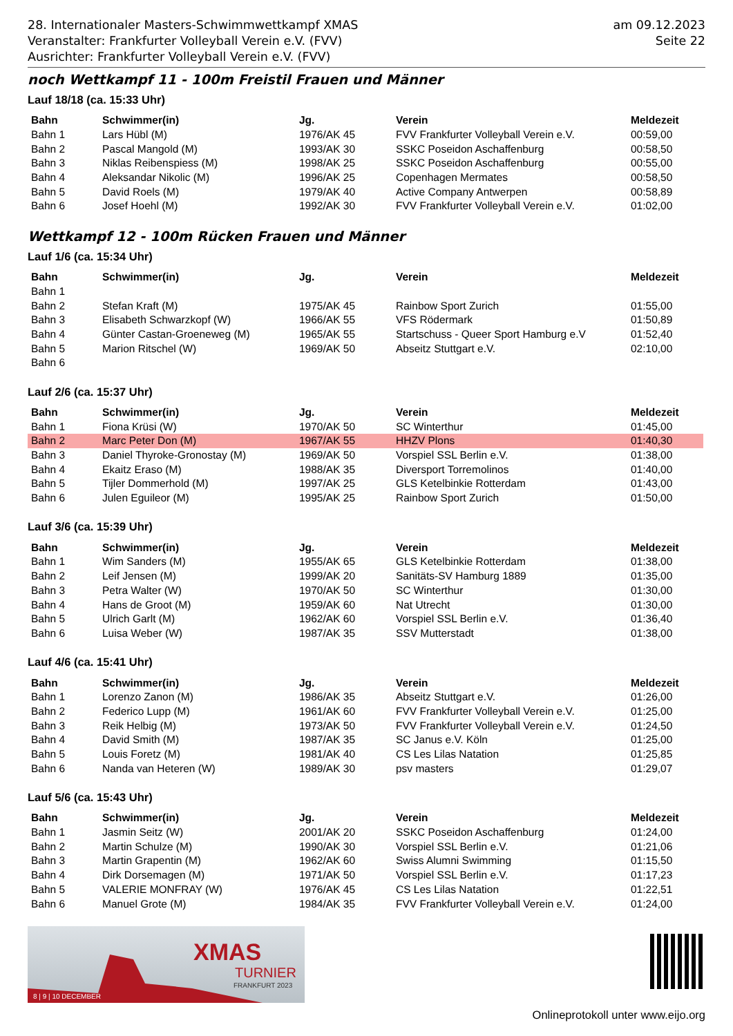28. Internationaler Masters-Schwimmwettkampf XMAS
Veranstalter: Frankfurter Volleyball Verein e.V. (FVV)
Ausrichter: Frankfurter Volleyball Verein e.V. (FVV)
am 09.12.2023
Seite 22
noch Wettkampf 11 - 100m Freistil Frauen und Männer
Lauf 18/18 (ca. 15:33 Uhr)
| Bahn | Schwimmer(in) | Jg. | Verein | Meldezeit |
| --- | --- | --- | --- | --- |
| Bahn 1 | Lars Hübl (M) | 1976/AK 45 | FVV Frankfurter Volleyball Verein e.V. | 00:59,00 |
| Bahn 2 | Pascal Mangold (M) | 1993/AK 30 | SSKC Poseidon Aschaffenburg | 00:58,50 |
| Bahn 3 | Niklas Reibenspiess (M) | 1998/AK 25 | SSKC Poseidon Aschaffenburg | 00:55,00 |
| Bahn 4 | Aleksandar Nikolic (M) | 1996/AK 25 | Copenhagen Mermates | 00:58,50 |
| Bahn 5 | David Roels (M) | 1979/AK 40 | Active Company Antwerpen | 00:58,89 |
| Bahn 6 | Josef Hoehl (M) | 1992/AK 30 | FVV Frankfurter Volleyball Verein e.V. | 01:02,00 |
Wettkampf 12 - 100m Rücken Frauen und Männer
Lauf 1/6 (ca. 15:34 Uhr)
| Bahn | Schwimmer(in) | Jg. | Verein | Meldezeit |
| --- | --- | --- | --- | --- |
| Bahn 1 | | | | |
| Bahn 2 | Stefan Kraft (M) | 1975/AK 45 | Rainbow Sport Zurich | 01:55,00 |
| Bahn 3 | Elisabeth Schwarzkopf (W) | 1966/AK 55 | VFS Rödermark | 01:50,89 |
| Bahn 4 | Günter Castan-Groeneweg (M) | 1965/AK 55 | Startschuss - Queer Sport Hamburg e.V | 01:52,40 |
| Bahn 5 | Marion Ritschel (W) | 1969/AK 50 | Abseitz Stuttgart e.V. | 02:10,00 |
| Bahn 6 | | | | |
Lauf 2/6 (ca. 15:37 Uhr)
| Bahn | Schwimmer(in) | Jg. | Verein | Meldezeit |
| --- | --- | --- | --- | --- |
| Bahn 1 | Fiona Krüsi (W) | 1970/AK 50 | SC Winterthur | 01:45,00 |
| Bahn 2 | Marc Peter Don (M) | 1967/AK 55 | HHZV Plons | 01:40,30 |
| Bahn 3 | Daniel Thyroke-Gronostay (M) | 1969/AK 50 | Vorspiel SSL Berlin e.V. | 01:38,00 |
| Bahn 4 | Ekaitz Eraso (M) | 1988/AK 35 | Diversport Torremolinos | 01:40,00 |
| Bahn 5 | Tijler Dommerhold (M) | 1997/AK 25 | GLS Ketelbinkie Rotterdam | 01:43,00 |
| Bahn 6 | Julen Eguileor (M) | 1995/AK 25 | Rainbow Sport Zurich | 01:50,00 |
Lauf 3/6 (ca. 15:39 Uhr)
| Bahn | Schwimmer(in) | Jg. | Verein | Meldezeit |
| --- | --- | --- | --- | --- |
| Bahn 1 | Wim Sanders (M) | 1955/AK 65 | GLS Ketelbinkie Rotterdam | 01:38,00 |
| Bahn 2 | Leif Jensen (M) | 1999/AK 20 | Sanitäts-SV Hamburg 1889 | 01:35,00 |
| Bahn 3 | Petra Walter (W) | 1970/AK 50 | SC Winterthur | 01:30,00 |
| Bahn 4 | Hans de Groot (M) | 1959/AK 60 | Nat Utrecht | 01:30,00 |
| Bahn 5 | Ulrich Garlt (M) | 1962/AK 60 | Vorspiel SSL Berlin e.V. | 01:36,40 |
| Bahn 6 | Luisa Weber (W) | 1987/AK 35 | SSV Mutterstadt | 01:38,00 |
Lauf 4/6 (ca. 15:41 Uhr)
| Bahn | Schwimmer(in) | Jg. | Verein | Meldezeit |
| --- | --- | --- | --- | --- |
| Bahn 1 | Lorenzo Zanon (M) | 1986/AK 35 | Abseitz Stuttgart e.V. | 01:26,00 |
| Bahn 2 | Federico Lupp (M) | 1961/AK 60 | FVV Frankfurter Volleyball Verein e.V. | 01:25,00 |
| Bahn 3 | Reik Helbig (M) | 1973/AK 50 | FVV Frankfurter Volleyball Verein e.V. | 01:24,50 |
| Bahn 4 | David Smith (M) | 1987/AK 35 | SC Janus e.V. Köln | 01:25,00 |
| Bahn 5 | Louis Foretz (M) | 1981/AK 40 | CS Les Lilas Natation | 01:25,85 |
| Bahn 6 | Nanda van Heteren (W) | 1989/AK 30 | psv masters | 01:29,07 |
Lauf 5/6 (ca. 15:43 Uhr)
| Bahn | Schwimmer(in) | Jg. | Verein | Meldezeit |
| --- | --- | --- | --- | --- |
| Bahn 1 | Jasmin Seitz (W) | 2001/AK 20 | SSKC Poseidon Aschaffenburg | 01:24,00 |
| Bahn 2 | Martin Schulze (M) | 1990/AK 30 | Vorspiel SSL Berlin e.V. | 01:21,06 |
| Bahn 3 | Martin Grapentin (M) | 1962/AK 60 | Swiss Alumni Swimming | 01:15,50 |
| Bahn 4 | Dirk Dorsemagen (M) | 1971/AK 50 | Vorspiel SSL Berlin e.V. | 01:17,23 |
| Bahn 5 | VALERIE MONFRAY (W) | 1976/AK 45 | CS Les Lilas Natation | 01:22,51 |
| Bahn 6 | Manuel Grote (M) | 1984/AK 35 | FVV Frankfurter Volleyball Verein e.V. | 01:24,00 |
XMAS
TURNIER
FRANKFURT 2023
8 | 9 | 10 DECEMBER
Onlineprotokoll unter www.eijo.org